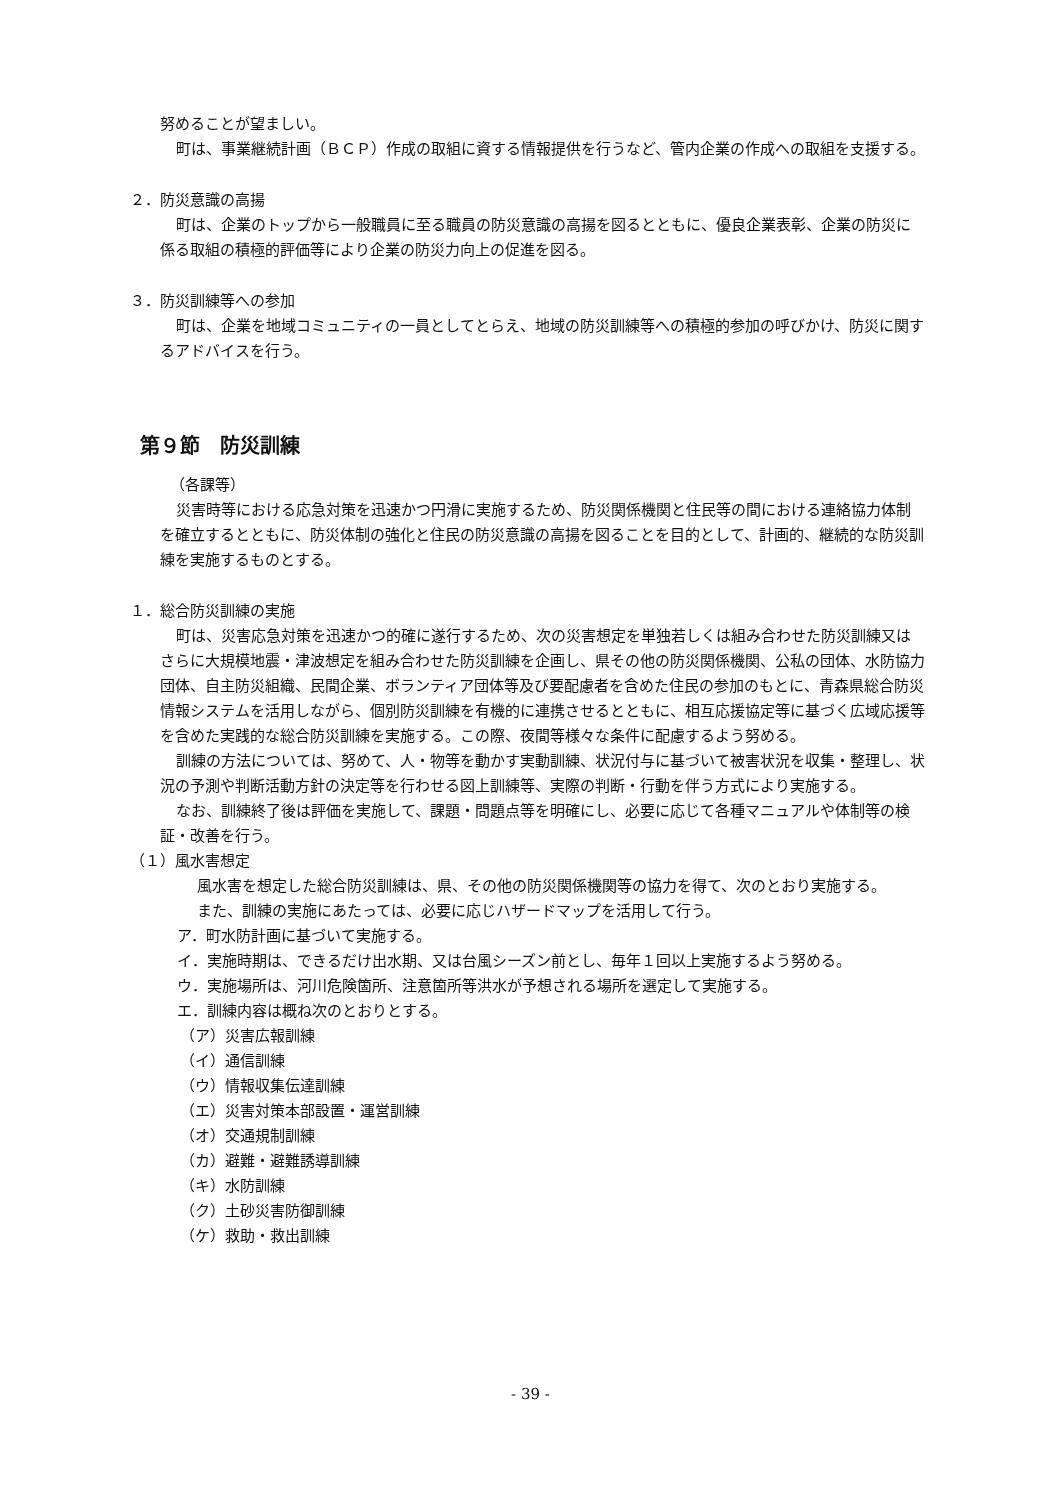努めることが望ましい。
町は、事業継続計画（ＢＣＰ）作成の取組に資する情報提供を行うなど、管内企業の作成への取組を支援する。
２．防災意識の高揚
町は、企業のトップから一般職員に至る職員の防災意識の高揚を図るとともに、優良企業表彰、企業の防災に係る取組の積極的評価等により企業の防災力向上の促進を図る。
３．防災訓練等への参加
町は、企業を地域コミュニティの一員としてとらえ、地域の防災訓練等への積極的参加の呼びかけ、防災に関するアドバイスを行う。
第９節　防災訓練
（各課等）
災害時等における応急対策を迅速かつ円滑に実施するため、防災関係機関と住民等の間における連絡協力体制を確立するとともに、防災体制の強化と住民の防災意識の高揚を図ることを目的として、計画的、継続的な防災訓練を実施するものとする。
１．総合防災訓練の実施
町は、災害応急対策を迅速かつ的確に遂行するため、次の災害想定を単独若しくは組み合わせた防災訓練又はさらに大規模地震・津波想定を組み合わせた防災訓練を企画し、県その他の防災関係機関、公私の団体、水防協力団体、自主防災組織、民間企業、ボランティア団体等及び要配慮者を含めた住民の参加のもとに、青森県総合防災情報システムを活用しながら、個別防災訓練を有機的に連携させるとともに、相互応援協定等に基づく広域応援等を含めた実践的な総合防災訓練を実施する。この際、夜間等様々な条件に配慮するよう努める。
訓練の方法については、努めて、人・物等を動かす実動訓練、状況付与に基づいて被害状況を収集・整理し、状況の予測や判断活動方針の決定等を行わせる図上訓練等、実際の判断・行動を伴う方式により実施する。
なお、訓練終了後は評価を実施して、課題・問題点等を明確にし、必要に応じて各種マニュアルや体制等の検証・改善を行う。
（１）風水害想定
風水害を想定した総合防災訓練は、県、その他の防災関係機関等の協力を得て、次のとおり実施する。
また、訓練の実施にあたっては、必要に応じハザードマップを活用して行う。
ア．町水防計画に基づいて実施する。
イ．実施時期は、できるだけ出水期、又は台風シーズン前とし、毎年１回以上実施するよう努める。
ウ．実施場所は、河川危険箇所、注意箇所等洪水が予想される場所を選定して実施する。
エ．訓練内容は概ね次のとおりとする。
（ア）災害広報訓練
（イ）通信訓練
（ウ）情報収集伝達訓練
（エ）災害対策本部設置・運営訓練
（オ）交通規制訓練
（カ）避難・避難誘導訓練
（キ）水防訓練
（ク）土砂災害防御訓練
（ケ）救助・救出訓練
- 39 -